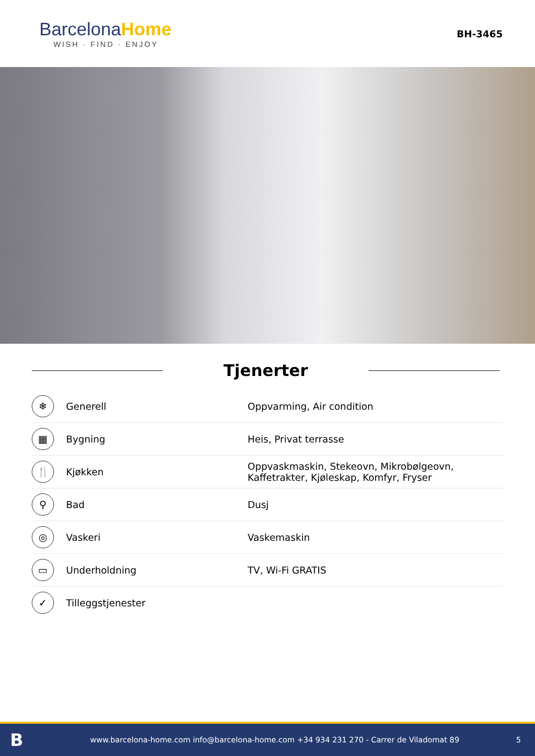BarcelonaHome
WISH · FIND · ENJOY
BH-3465
Tjenerter
| ❄ | Generell | Oppvarming, Air condition |
| ▦ | Bygning | Heis, Privat terrasse |
| 🍴 | Kjøkken | Oppvaskmaskin, Stekeovn, Mikrobølgeovn, Kaffetrakter, Kjøleskap, Komfyr, Fryser |
| ⚲ | Bad | Dusj |
| ◎ | Vaskeri | Vaskemaskin |
| ▭ | Underholdning | TV, Wi-Fi GRATIS |
| ✓ | Tilleggstjenester | |
Bwww.barcelona-home.com info@barcelona-home.com +34 934 231 270 - Carrer de Viladomat 89 5